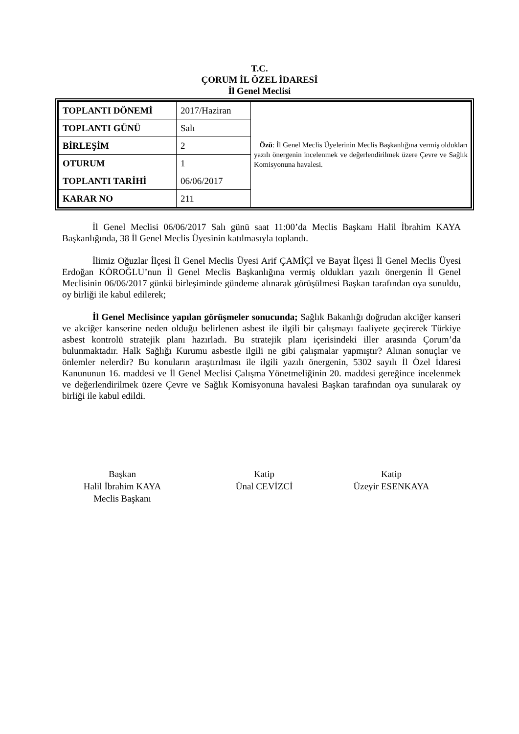T.C.
ÇORUM İL ÖZEL İDARESİ
İl Genel Meclisi
| TOPLANTI DÖNEMİ | 2017/Haziran | Özü : İl Genel Meclis Üyelerinin Meclis Başkanlığına vermiş oldukları yazılı önergenin incelenmek ve değerlendirilmek üzere Çevre ve Sağlık Komisyonuna havalesi. |
| TOPLANTI GÜNÜ | Salı | |
| BİRLEŞİM | 2 | |
| OTURUM | 1 | |
| TOPLANTI TARİHİ | 06/06/2017 | |
| KARAR NO | 211 | |
İl Genel Meclisi 06/06/2017 Salı günü saat 11:00’da Meclis Başkanı Halil İbrahim KAYA Başkanlığında, 38 İl Genel Meclis Üyesinin katılmasıyla toplandı.
İlimiz Oğuzlar İlçesi İl Genel Meclis Üyesi Arif ÇAMİÇİ ve Bayat İlçesi İl Genel Meclis Üyesi Erdoğan KÖROĞLU’nun İl Genel Meclis Başkanlığına vermiş oldukları yazılı önergenin İl Genel Meclisinin 06/06/2017 günkü birleşiminde gündeme alınarak görüşülmesi Başkan tarafından oya sunuldu, oy birliği ile kabul edilerek;
İl Genel Meclisince yapılan görüşmeler sonucunda; Sağlık Bakanlığı doğrudan akciğer kanseri ve akciğer kanserine neden olduğu belirlenen asbest ile ilgili bir çalışmayı faaliyete geçirerek Türkiye asbest kontrolü stratejik planı hazırladı. Bu stratejik planı içerisindeki iller arasında Çorum’da bulunmaktadır. Halk Sağlığı Kurumu asbestle ilgili ne gibi çalışmalar yapmıştır? Alınan sonuçlar ve önlemler nelerdir? Bu konuların araştırılması ile ilgili yazılı önergenin, 5302 sayılı İl Özel İdaresi Kanununun 16. maddesi ve İl Genel Meclisi Çalışma Yönetmeliğinin 20. maddesi gereğince incelenmek ve değerlendirilmek üzere Çevre ve Sağlık Komisyonuna havalesi Başkan tarafından oya sunularak oy birliği ile kabul edildi.
Başkan
Halil İbrahim KAYA
Meclis Başkanı
Katip
Ünal CEVİZCİ
Katip
Üzeyir ESENKAYA